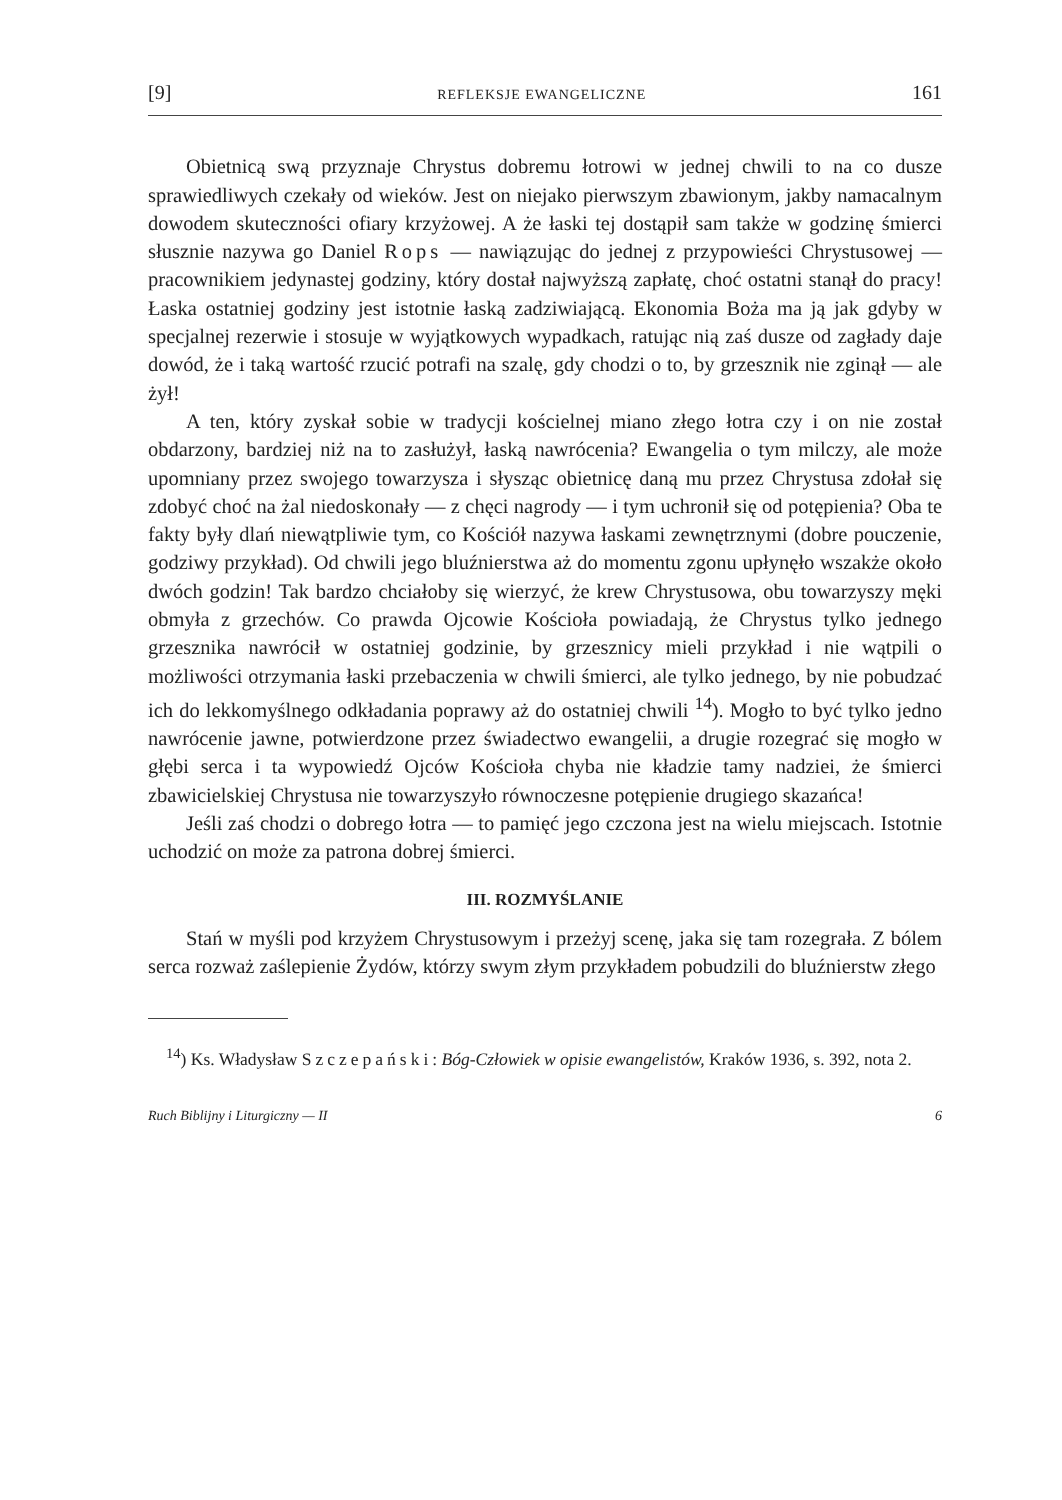[9] REFLEKSJE EWANGELICZNE 161
Obietnicą swą przyznaje Chrystus dobremu łotrowi w jednej chwili to na co dusze sprawiedliwych czekały od wieków. Jest on niejako pierwszym zbawionym, jakby namacalnym dowodem skuteczności ofiary krzyżowej. A że łaski tej dostąpił sam także w godzinę śmierci słusznie nazywa go Daniel Rops — nawiązując do jednej z przypowieści Chrystusowej — pracownikiem jedynastej godziny, który dostał najwyższą zapłatę, choć ostatni stanął do pracy! Łaska ostatniej godziny jest istotnie łaską zadziwiającą. Ekonomia Boża ma ją jak gdyby w specjalnej rezerwie i stosuje w wyjątkowych wypadkach, ratując nią zaś dusze od zagłady daje dowód, że i taką wartość rzucić potrafi na szalę, gdy chodzi o to, by grzesznik nie zginął — ale żył!
A ten, który zyskał sobie w tradycji kościelnej miano złego łotra czy i on nie został obdarzony, bardziej niż na to zasłużył, łaską nawrócenia? Ewangelia o tym milczy, ale może upomniany przez swojego towarzysza i słysząc obietnicę daną mu przez Chrystusa zdołał się zdobyć choć na żal niedoskonały — z chęci nagrody — i tym uchronił się od potępienia? Oba te fakty były dlań niewątpliwie tym, co Kościół nazywa łaskami zewnętrznymi (dobre pouczenie, godziwy przykład). Od chwili jego bluźnierstwa aż do momentu zgonu upłynęło wszakże około dwóch godzin! Tak bardzo chciałoby się wierzyć, że krew Chrystusowa, obu towarzyszy męki obmyła z grzechów. Co prawda Ojcowie Kościoła powiadają, że Chrystus tylko jednego grzesznika nawrócił w ostatniej godzinie, by grzesznicy mieli przykład i nie wątpili o możliwości otrzymania łaski przebaczenia w chwili śmierci, ale tylko jednego, by nie pobudzać ich do lekkomyślnego odkładania poprawy aż do ostatniej chwili <sup>14</sup>). Mogło to być tylko jedno nawrócenie jawne, potwierdzone przez świadectwo ewangelii, a drugie rozegrać się mogło w głębi serca i ta wypowiedź Ojców Kościoła chyba nie kładzie tamy nadziei, że śmierci zbawicielskiej Chrystusa nie towarzyszyło równoczesne potępienie drugiego skazańca!
Jeśli zaś chodzi o dobrego łotra — to pamięć jego czczona jest na wielu miejscach. Istotnie uchodzić on może za patrona dobrej śmierci.
III. ROZMYŚLANIE
Stań w myśli pod krzyżem Chrystusowym i przeżyj scenę, jaka się tam rozegrała. Z bólem serca rozważ zaślepienie Żydów, którzy swym złym przykładem pobudzili do bluźnierstw złego
<sup>14</sup>) Ks. Władysław Szczepański: Bóg-Człowiek w opisie ewangelistów, Kraków 1936, s. 392, nota 2.
Ruch Biblijny i Liturgiczny — II 6